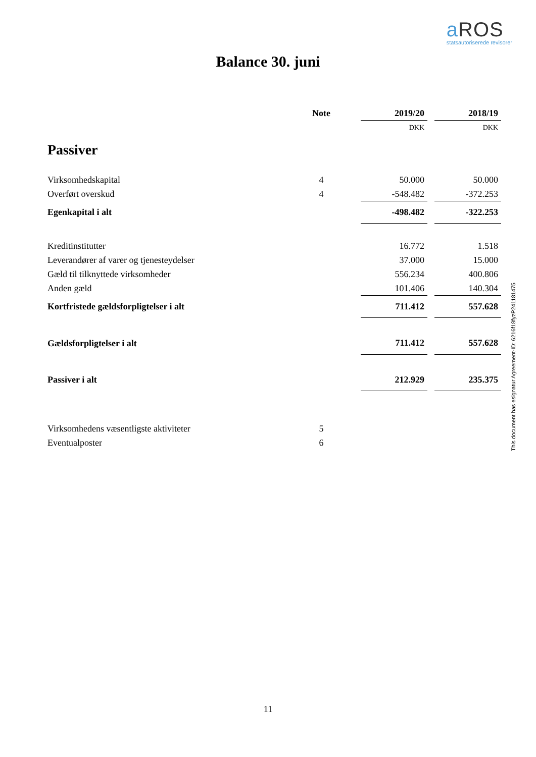a ROS
statsautoriserede revisorer
Balance 30. juni
| | Note | | 2019/20 | | 2018/19 |
| | | | DKK | | DKK |
| Passiver | | | | | |
| Virksomhedskapital | 4 | | 50.000 | | 50.000 |
| Overført overskud | 4 | | -548.482 | | -372.253 |
| Egenkapital i alt | | | -498.482 | | -322.253 |
| Kreditinstitutter | | | 16.772 | | 1.518 |
| Leverandører af varer og tjenesteydelser | | | 37.000 | | 15.000 |
| Gæld til tilknyttede virksomheder | | | 556.234 | | 400.806 |
| Anden gæld | | | 101.406 | | 140.304 |
| Kortfristede gældsforpligtelser i alt | | | 711.412 | | 557.628 |
| Gældsforpligtelser i alt | | | 711.412 | | 557.628 |
| Passiver i alt | | | 212.929 | | 235.375 |
| Virksomhedens væsentligste aktiviteter | 5 | | | | |
| Eventualposter | 6 | | | | |
This document has esignatur Agreement-ID: 6216f18fyzP241181475
11